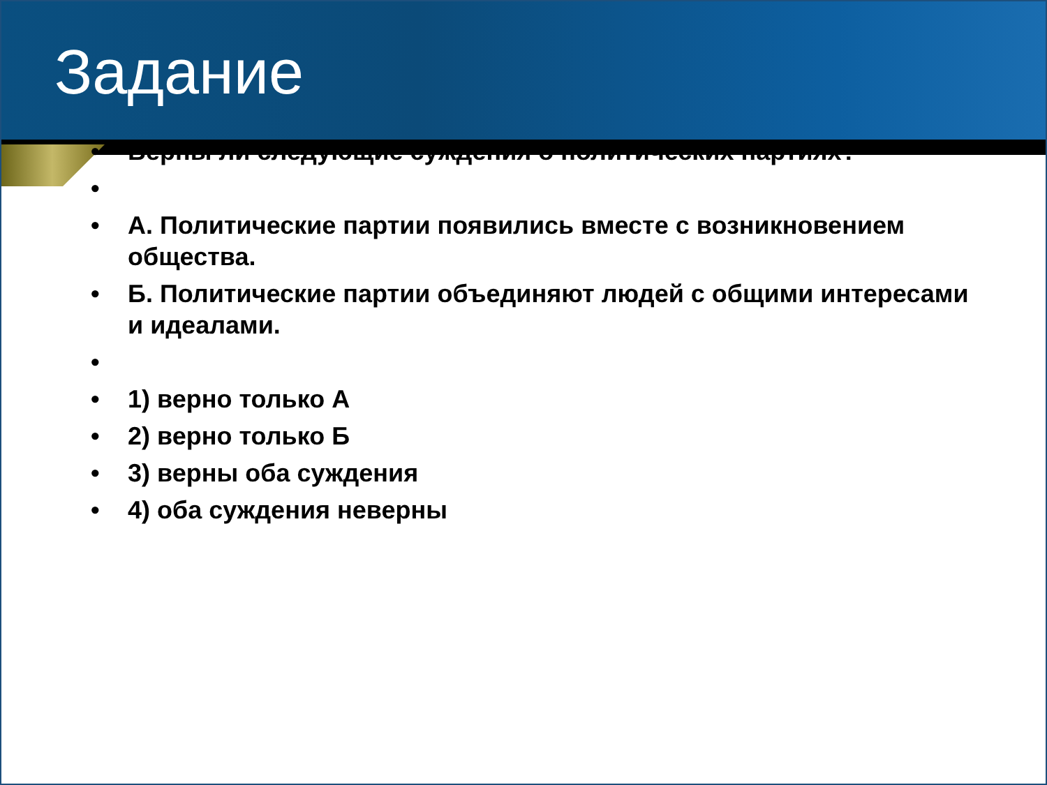Задание
• Верны ли следующие суждения о политических партиях?
• • А. Политические партии появились вместе с возникновением общества.
• Б. Политические партии объединяют людей с общими интересами и идеалами.
• • 1) верно только А
• 2) верно только Б
• 3) верны оба суждения
• 4) оба суждения неверны